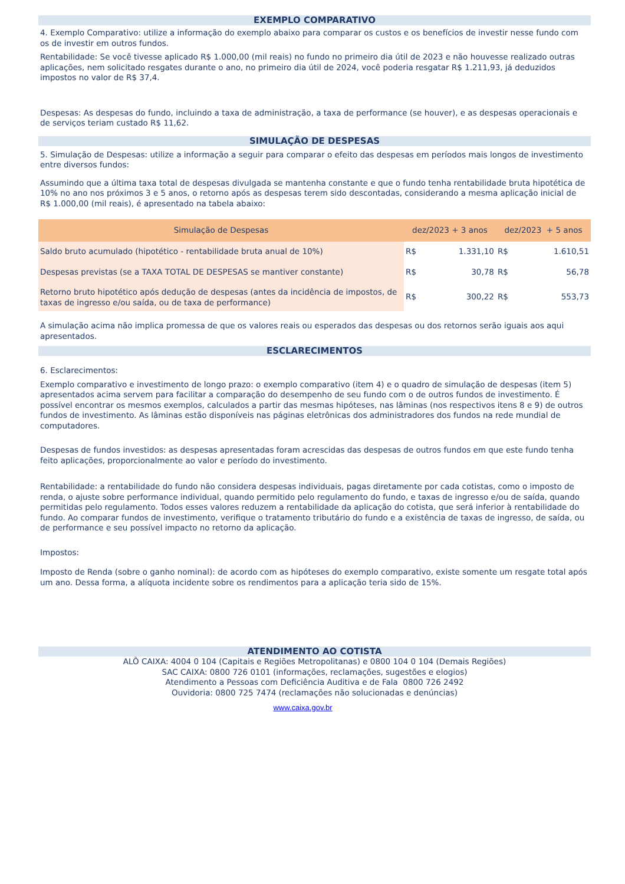EXEMPLO COMPARATIVO
4. Exemplo Comparativo: utilize a informação do exemplo abaixo para comparar os custos e os benefícios de investir nesse fundo com os de investir em outros fundos.
Rentabilidade: Se você tivesse aplicado R$ 1.000,00 (mil reais) no fundo no primeiro dia útil de 2023 e não houvesse realizado outras aplicações, nem solicitado resgates durante o ano, no primeiro dia útil de 2024, você poderia resgatar R$ 1.211,93, já deduzidos impostos no valor de R$ 37,4.
Despesas: As despesas do fundo, incluindo a taxa de administração, a taxa de performance (se houver), e as despesas operacionais e de serviços teriam custado R$ 11,62.
SIMULAÇÃO DE DESPESAS
5. Simulação de Despesas: utilize a informação a seguir para comparar o efeito das despesas em períodos mais longos de investimento entre diversos fundos:
Assumindo que a última taxa total de despesas divulgada se mantenha constante e que o fundo tenha rentabilidade bruta hipotética de 10% no ano nos próximos 3 e 5 anos, o retorno após as despesas terem sido descontadas, considerando a mesma aplicação inicial de R$ 1.000,00 (mil reais), é apresentado na tabela abaixo:
| Simulação de Despesas | dez/2023 + 3 anos | | dez/2023 + 5 anos | |
| --- | --- | --- | --- | --- |
| Saldo bruto acumulado (hipotético - rentabilidade bruta anual de 10%) | R$ | 1.331,10 | R$ | 1.610,51 |
| Despesas previstas (se a TAXA TOTAL DE DESPESAS se mantiver constante) | R$ | 30,78 | R$ | 56,78 |
| Retorno bruto hipotético após dedução de despesas (antes da incidência de impostos, de taxas de ingresso e/ou saída, ou de taxa de performance) | R$ | 300,22 | R$ | 553,73 |
A simulação acima não implica promessa de que os valores reais ou esperados das despesas ou dos retornos serão iguais aos aqui apresentados.
ESCLARECIMENTOS
6. Esclarecimentos:
Exemplo comparativo e investimento de longo prazo: o exemplo comparativo (item 4) e o quadro de simulação de despesas (item 5) apresentados acima servem para facilitar a comparação do desempenho de seu fundo com o de outros fundos de investimento. É possível encontrar os mesmos exemplos, calculados a partir das mesmas hipóteses, nas lâminas (nos respectivos itens 8 e 9) de outros fundos de investimento. As lâminas estão disponíveis nas páginas eletrônicas dos administradores dos fundos na rede mundial de computadores.
Despesas de fundos investidos: as despesas apresentadas foram acrescidas das despesas de outros fundos em que este fundo tenha feito aplicações, proporcionalmente ao valor e período do investimento.
Rentabilidade: a rentabilidade do fundo não considera despesas individuais, pagas diretamente por cada cotistas, como o imposto de renda, o ajuste sobre performance individual, quando permitido pelo regulamento do fundo, e taxas de ingresso e/ou de saída, quando permitidas pelo regulamento. Todos esses valores reduzem a rentabilidade da aplicação do cotista, que será inferior à rentabilidade do fundo. Ao comparar fundos de investimento, verifique o tratamento tributário do fundo e a existência de taxas de ingresso, de saída, ou de performance e seu possível impacto no retorno da aplicação.
Impostos:
Imposto de Renda (sobre o ganho nominal): de acordo com as hipóteses do exemplo comparativo, existe somente um resgate total após um ano. Dessa forma, a alíquota incidente sobre os rendimentos para a aplicação teria sido de 15%.
ATENDIMENTO AO COTISTA
ALÔ CAIXA: 4004 0 104 (Capitais e Regiões Metropolitanas) e 0800 104 0 104 (Demais Regiões)
SAC CAIXA: 0800 726 0101 (informações, reclamações, sugestões e elogios)
Atendimento a Pessoas com Deficiência Auditiva e de Fala 0800 726 2492
Ouvidoria: 0800 725 7474 (reclamações não solucionadas e denúncias)
www.caixa.gov.br